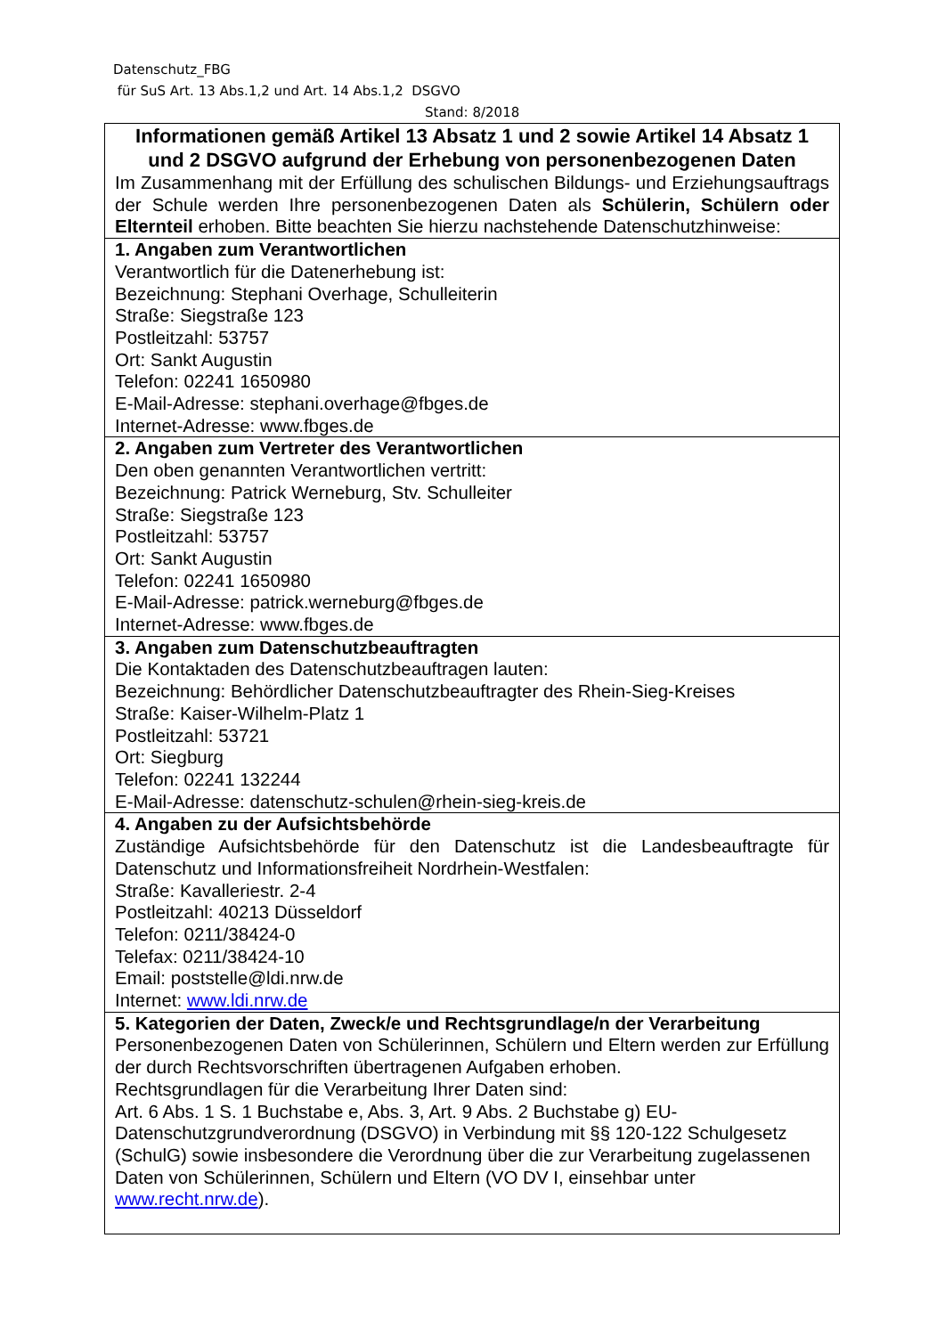Datenschutz_FBG
für SuS Art. 13 Abs.1,2 und Art. 14 Abs.1,2 DSGVO
Stand: 8/2018
| Informationen gemäß Artikel 13 Absatz 1 und 2 sowie Artikel 14 Absatz 1 und 2 DSGVO aufgrund der Erhebung von personenbezogenen Daten Im Zusammenhang mit der Erfüllung des schulischen Bildungs- und Erziehungsauftrags der Schule werden Ihre personenbezogenen Daten als Schülerin, Schülern oder Elternteil erhoben. Bitte beachten Sie hierzu nachstehende Datenschutzhinweise: |
| 1. Angaben zum Verantwortlichen Verantwortlich für die Datenerhebung ist: Bezeichnung: Stephani Overhage, Schulleiterin Straße: Siegstraße 123 Postleitzahl: 53757 Ort: Sankt Augustin Telefon: 02241 1650980 E-Mail-Adresse: stephani.overhage@fbges.de Internet-Adresse: www.fbges.de |
| 2. Angaben zum Vertreter des Verantwortlichen Den oben genannten Verantwortlichen vertritt: Bezeichnung: Patrick Werneburg, Stv. Schulleiter Straße: Siegstraße 123 Postleitzahl: 53757 Ort: Sankt Augustin Telefon: 02241 1650980 E-Mail-Adresse: patrick.werneburg@fbges.de Internet-Adresse: www.fbges.de |
| 3. Angaben zum Datenschutzbeauftragten Die Kontaktaden des Datenschutzbeauftragen lauten: Bezeichnung: Behördlicher Datenschutzbeauftragter des Rhein-Sieg-Kreises Straße: Kaiser-Wilhelm-Platz 1 Postleitzahl: 53721 Ort: Siegburg Telefon: 02241 132244 E-Mail-Adresse: datenschutz-schulen@rhein-sieg-kreis.de |
| 4. Angaben zu der Aufsichtsbehörde Zuständige Aufsichtsbehörde für den Datenschutz ist die Landesbeauftragte für Datenschutz und Informationsfreiheit Nordrhein-Westfalen: Straße: Kavalleriestr. 2-4 Postleitzahl: 40213 Düsseldorf Telefon: 0211/38424-0 Telefax: 0211/38424-10 Email: poststelle@ldi.nrw.de Internet: www.ldi.nrw.de |
| 5. Kategorien der Daten, Zweck/e und Rechtsgrundlage/n der Verarbeitung Personenbezogenen Daten von Schülerinnen, Schülern und Eltern werden zur Erfüllung der durch Rechtsvorschriften übertragenen Aufgaben erhoben. Rechtsgrundlagen für die Verarbeitung Ihrer Daten sind: Art. 6 Abs. 1 S. 1 Buchstabe e, Abs. 3, Art. 9 Abs. 2 Buchstabe g) EU-Datenschutzgrundverordnung (DSGVO) in Verbindung mit §§ 120-122 Schulgesetz (SchulG) sowie insbesondere die Verordnung über die zur Verarbeitung zugelassenen Daten von Schülerinnen, Schülern und Eltern (VO DV I, einsehbar unter www.recht.nrw.de ). |